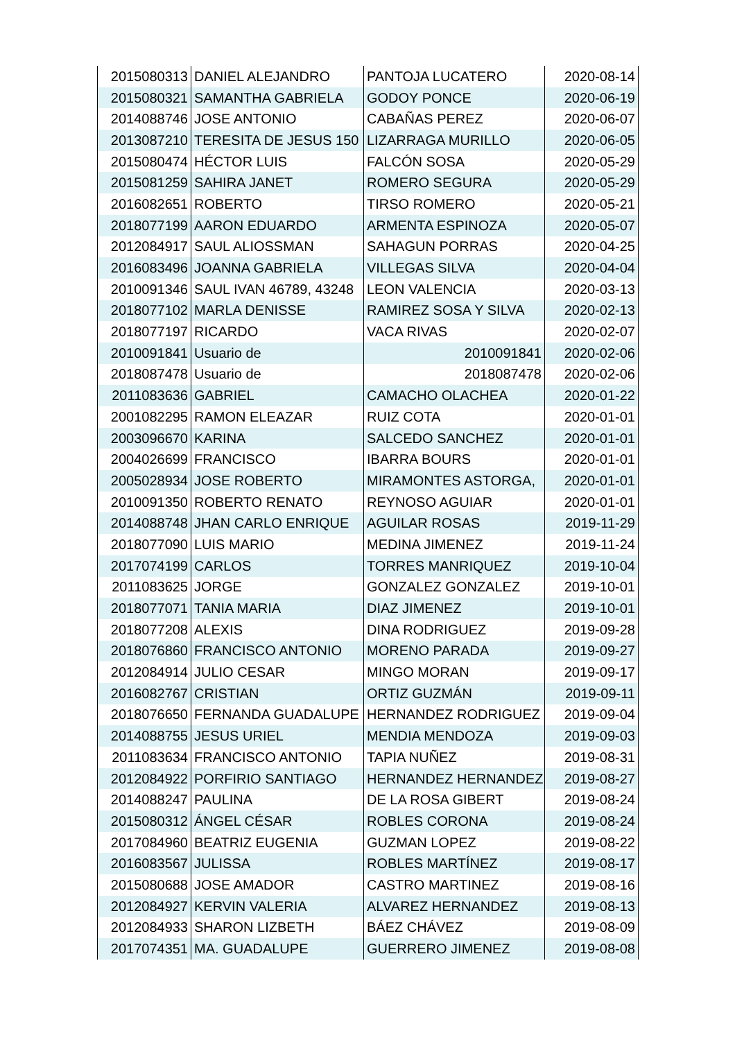| 2015080313 | DANIEL ALEJANDRO | PANTOJA LUCATERO | 2020-08-14 |
| 2015080321 | SAMANTHA GABRIELA | GODOY PONCE | 2020-06-19 |
| 2014088746 | JOSE ANTONIO | CABAÑAS PEREZ | 2020-06-07 |
| 2013087210 | TERESITA DE JESUS 150 | LIZARRAGA MURILLO | 2020-06-05 |
| 2015080474 | HÉCTOR LUIS | FALCÓN SOSA | 2020-05-29 |
| 2015081259 | SAHIRA JANET | ROMERO SEGURA | 2020-05-29 |
| 2016082651 | ROBERTO | TIRSO ROMERO | 2020-05-21 |
| 2018077199 | AARON EDUARDO | ARMENTA ESPINOZA | 2020-05-07 |
| 2012084917 | SAUL ALIOSSMAN | SAHAGUN PORRAS | 2020-04-25 |
| 2016083496 | JOANNA GABRIELA | VILLEGAS SILVA | 2020-04-04 |
| 2010091346 | SAUL IVAN 46789, 43248 | LEON VALENCIA | 2020-03-13 |
| 2018077102 | MARLA DENISSE | RAMIREZ SOSA Y SILVA | 2020-02-13 |
| 2018077197 | RICARDO | VACA RIVAS | 2020-02-07 |
| 2010091841 | Usuario de | 2010091841 | 2020-02-06 |
| 2018087478 | Usuario de | 2018087478 | 2020-02-06 |
| 2011083636 | GABRIEL | CAMACHO OLACHEA | 2020-01-22 |
| 2001082295 | RAMON ELEAZAR | RUIZ COTA | 2020-01-01 |
| 2003096670 | KARINA | SALCEDO SANCHEZ | 2020-01-01 |
| 2004026699 | FRANCISCO | IBARRA BOURS | 2020-01-01 |
| 2005028934 | JOSE ROBERTO | MIRAMONTES ASTORGA, | 2020-01-01 |
| 2010091350 | ROBERTO RENATO | REYNOSO AGUIAR | 2020-01-01 |
| 2014088748 | JHAN CARLO ENRIQUE | AGUILAR ROSAS | 2019-11-29 |
| 2018077090 | LUIS MARIO | MEDINA JIMENEZ | 2019-11-24 |
| 2017074199 | CARLOS | TORRES MANRIQUEZ | 2019-10-04 |
| 2011083625 | JORGE | GONZALEZ GONZALEZ | 2019-10-01 |
| 2018077071 | TANIA MARIA | DIAZ JIMENEZ | 2019-10-01 |
| 2018077208 | ALEXIS | DINA RODRIGUEZ | 2019-09-28 |
| 2018076860 | FRANCISCO ANTONIO | MORENO PARADA | 2019-09-27 |
| 2012084914 | JULIO CESAR | MINGO MORAN | 2019-09-17 |
| 2016082767 | CRISTIAN | ORTIZ GUZMÁN | 2019-09-11 |
| 2018076650 | FERNANDA GUADALUPE | HERNANDEZ RODRIGUEZ | 2019-09-04 |
| 2014088755 | JESUS URIEL | MENDIA MENDOZA | 2019-09-03 |
| 2011083634 | FRANCISCO ANTONIO | TAPIA NUÑEZ | 2019-08-31 |
| 2012084922 | PORFIRIO SANTIAGO | HERNANDEZ HERNANDEZ | 2019-08-27 |
| 2014088247 | PAULINA | DE LA ROSA GIBERT | 2019-08-24 |
| 2015080312 | ÁNGEL CÉSAR | ROBLES CORONA | 2019-08-24 |
| 2017084960 | BEATRIZ EUGENIA | GUZMAN LOPEZ | 2019-08-22 |
| 2016083567 | JULISSA | ROBLES MARTÍNEZ | 2019-08-17 |
| 2015080688 | JOSE AMADOR | CASTRO MARTINEZ | 2019-08-16 |
| 2012084927 | KERVIN VALERIA | ALVAREZ HERNANDEZ | 2019-08-13 |
| 2012084933 | SHARON LIZBETH | BÁEZ CHÁVEZ | 2019-08-09 |
| 2017074351 | MA. GUADALUPE | GUERRERO JIMENEZ | 2019-08-08 |